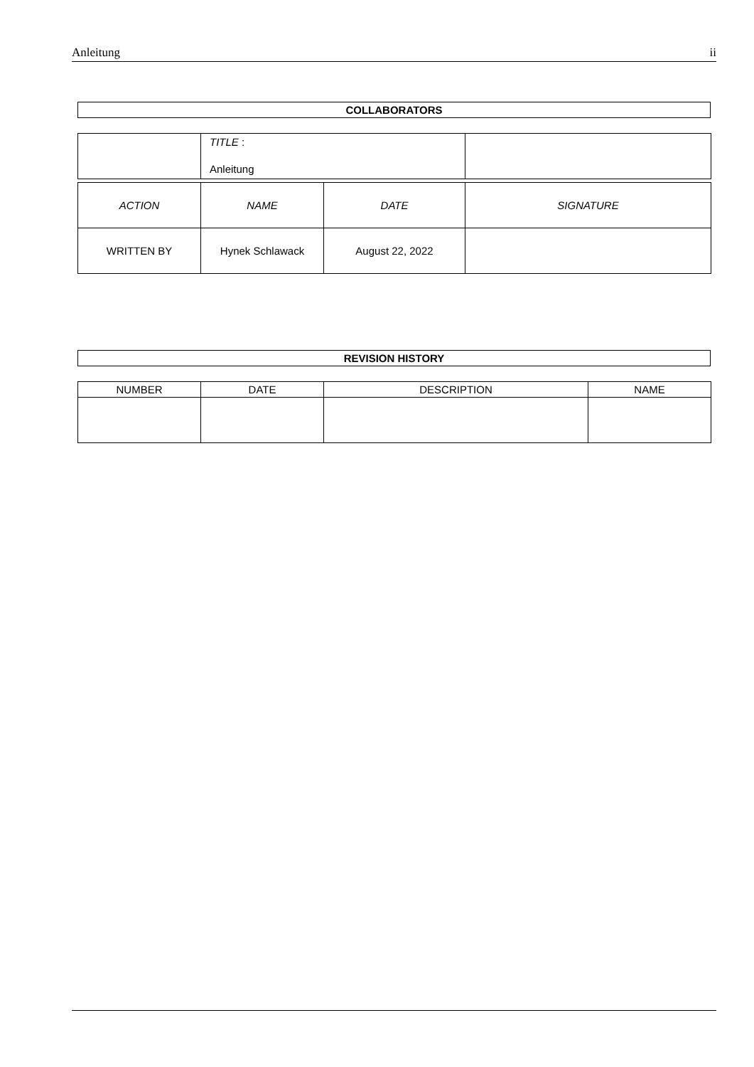Anleitung ii
COLLABORATORS
| | TITLE : Anleitung | |
| ACTION | NAME | DATE | SIGNATURE |
| --- | --- | --- | --- |
| WRITTEN BY | Hynek Schlawack | August 22, 2022 | |
REVISION HISTORY
| NUMBER | DATE | DESCRIPTION | NAME |
| --- | --- | --- | --- |